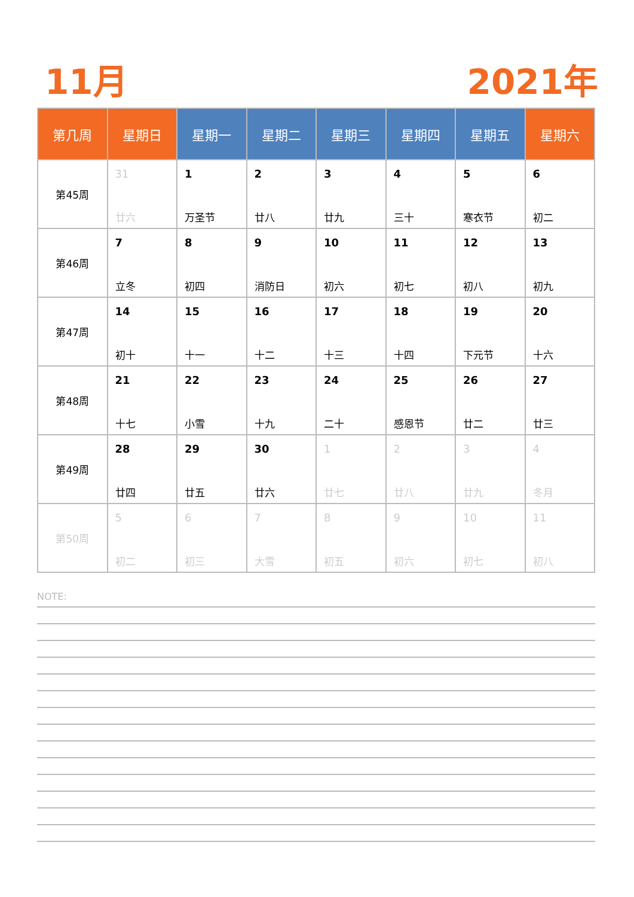11月 2021年
| 第几周 | 星期日 | 星期一 | 星期二 | 星期三 | 星期四 | 星期五 | 星期六 |
| --- | --- | --- | --- | --- | --- | --- | --- |
| 第45周 | 31 廿六 | 1 万圣节 | 2 廿八 | 3 廿九 | 4 三十 | 5 寒衣节 | 6 初二 |
| 第46周 | 7 立冬 | 8 初四 | 9 消防日 | 10 初六 | 11 初七 | 12 初八 | 13 初九 |
| 第47周 | 14 初十 | 15 十一 | 16 十二 | 17 十三 | 18 十四 | 19 下元节 | 20 十六 |
| 第48周 | 21 十七 | 22 小雪 | 23 十九 | 24 二十 | 25 感恩节 | 26 廿二 | 27 廿三 |
| 第49周 | 28 廿四 | 29 廿五 | 30 廿六 | 1 廿七 | 2 廿八 | 3 廿九 | 4 冬月 |
| 第50周 | 5 初二 | 6 初三 | 7 大雪 | 8 初五 | 9 初六 | 10 初七 | 11 初八 |
NOTE: